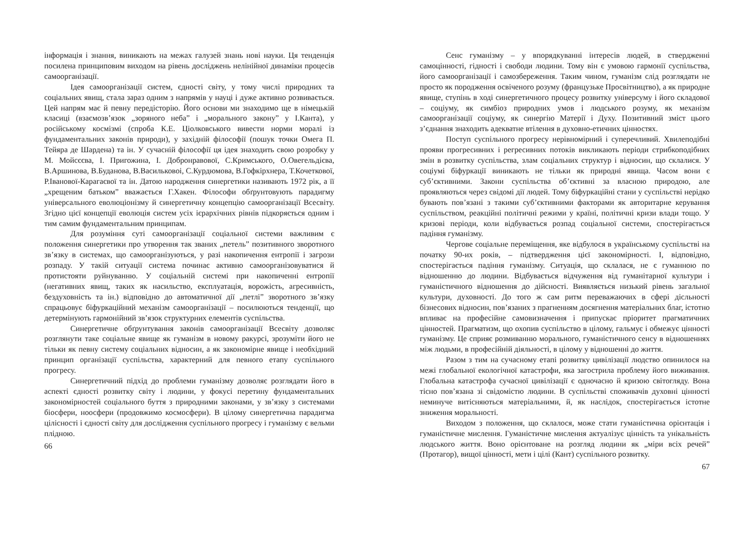інформація і знання, виникають на межах галузей знань нові науки. Ця тенденція посилена принциповим виходом на рівень досліджень нелінійної динаміки процесів самоорганізації.
Ідея самоорганізації систем, єдності світу, у тому числі природних та соціальних явищ, стала зараз одним з напрямів у науці і дуже активно розвивається. Цей напрям має й певну передісторію. Його основи ми знаходимо ще в німецькій класиці (взаємозв’язок „зоряного неба” і „морального закону” у І.Канта), у російському космізмі (спроба К.Е. Ціолковського вивести норми моралі із фундаментальних законів природи), у західній філософії (пошук точки Омега П. Тейяра де Шардена) та ін. У сучасній філософії ця ідея знаходить свою розробку у М. Мойсєєва, І. Пригожина, І. Добронравової, С.Кримського, О.Овегельдієва, В.Аршинова, В.Буданова, В.Васильковоі, С.Курдюмова, В.Гофкірхнера, Т.Кочеткової, Р.Іванової-Карагаєвої та ін. Датою народження синергетики називають 1972 рік, а її „хрещеним батьком” вважається Г.Хакен. Філософи обґрунтовують парадигму універсального еволюціонізму й синергетичну концепцію самоорганізації Всесвіту. Згідно цієї концепції еволюція систем усіх ієрархічних рівнів підкоряється одним і тим самим фундаментальним принципам.
Для розуміння суті самоорганізації соціальної системи важливим є положення синергетики про утворення так званих „петель” позитивного зворотного зв’язку в системах, що самоорганізуються, у разі накопичення ентропії і загрози розпаду. У такій ситуації система починає активно самоорганізовуватися й протистояти руйнуванню. У соціальній системі при накопиченні ентропії (негативних явищ, таких як насильство, експлуатація, ворожість, агресивність, бездуховність та ін.) відповідно до автоматичної дії „петлі” зворотного зв’язку спрацьовує біфуркаційний механізм самоорганізації – посилюються тенденції, що детермінують гармонійний зв’язок структурних елементів суспільства.
Синергетичне обґрунтування законів самоорганізації Всесвіту дозволяє розглянути таке соціальне явище як гуманізм в новому ракурсі, зрозуміти його не тільки як певну систему соціальних відносин, а як закономірне явище і необхідний принцип організації суспільства, характерний для певного етапу суспільного прогресу.
Синергетичний підхід до проблеми гуманізму дозволяє розглядати його в аспекті єдності розвитку світу і людини, у фокусі перетину фундаментальних закономірностей соціального буття з природними законами, у зв’язку з системами біосфери, ноосфери (продовжимо космосфери). В цілому синергетична парадигма цілісності і єдності світу для дослідження суспільного прогресу і гуманізму є вельми плідною.
66
Сенс гуманізму – у впорядкуванні інтересів людей, в ствердженні самоцінності, гідності і свободи людини. Тому він є умовою гармонії суспільства, його самоорганізації і самозбереження. Таким чином, гуманізм слід розглядати не просто як породження освіченого розуму (французьке Просвітництво), а як природне явище, ступінь в ході синергетичного процесу розвитку універсуму і його складової – соціуму, як симбіоз природних умов і людського розуму, як механізм самоорганізації соціуму, як синергію Матерії і Духу. Позитивний зміст цього з’єднання знаходить адекватне втілення в духовно-етичних цінностях.
Поступ суспільного прогресу нерівномірний і суперечливий. Хвилеподібні прояви прогресивних і регресивних потоків викликають періоди стрибкоподібних змін в розвитку суспільства, злам соціальних структур і відносин, що склалися. У соціумі біфуркації виникають не тільки як природні явища. Часом вони є суб’єктивними. Закони суспільства об’єктивні за власною природою, але проявляються через свідомі дії людей. Тому біфуркаційні стани у суспільстві нерідко бувають пов’язані з такими суб’єктивними факторами як авторитарне керування суспільством, реакційні політичні режими у країні, політичні кризи влади тощо. У кризові періоди, коли відбувається розпад соціальної системи, спостерігається падіння гуманізму.
Чергове соціальне переміщення, яке відбулося в українському суспільстві на початку 90-их років, – підтвердження цієї закономірності. І, відповідно, спостерігається падіння гуманізму. Ситуація, що склалася, не є гуманною по відношенню до людини. Відбувається відчуження від гуманітарної культури і гуманістичного відношення до дійсності. Виявляється низький рівень загальної культури, духовності. До того ж сам ритм переважаючих в сфері дісльності бізнесових відносин, пов’язаних з прагненням досягнення матеріальних благ, істотно впливає на професійне самовизначення і припускає пріоритет прагматичних цінностей. Прагматизм, що охопив суспільство в цілому, гальмує і обмежує цінності гуманізму. Це сприяє розмиванню морального, гуманістичного сенсу в відношеннях між людьми, в професійній діяльності, в цілому у відношенні до життя.
Разом з тим на сучасному етапі розвитку цивілізації людство опинилося на межі глобальної екологічної катастрофи, яка загострила проблему його виживання. Глобальна катастрофа сучасної цивілізації є одночасно й кризою світогляду. Вона тісно пов’язана зі свідомістю людини. В суспільстві споживачів духовні цінності неминуче витісняються матеріальними, й, як наслідок, спостерігається істотне зниження моральності.
Виходом з положення, що склалося, може стати гуманістична орієнтація і гуманістичне мислення. Гуманістичне мислення актуалізує цінність та унікальність людського життя. Воно орієнтоване на розгляд людини як „міри всіх речей” (Протагор), вищої цінності, мети і цілі (Кант) суспільного розвитку.
67